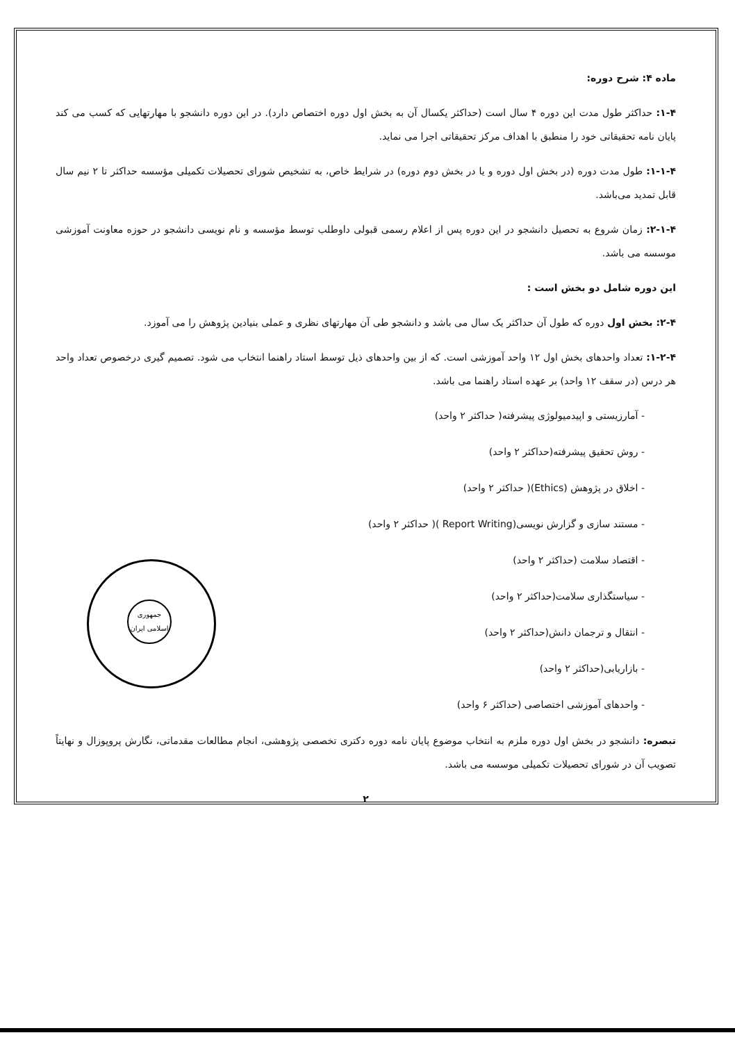جمهوری اسلامی ایران
ماده ۴: شرح دوره:
۱-۴: حداکثر طول مدت این دوره ۴ سال است (حداکثر یکسال آن به بخش اول دوره اختصاص دارد). در این دوره دانشجو با مهارتهایی که کسب می کند پایان نامه تحقیقاتی خود را منطبق با اهداف مرکز تحقیقاتی اجرا می نماید.
۱-۱-۴: طول مدت دوره (در بخش اول دوره و یا در بخش دوم دوره) در شرایط خاص، به تشخیص شورای تحصیلات تکمیلی مؤسسه حداکثر تا ۲ نیم سال قابل تمدید می‌باشد.
۲-۱-۴: زمان شروع به تحصیل دانشجو در این دوره پس از اعلام رسمی قبولی داوطلب توسط مؤسسه و نام نویسی دانشجو در حوزه معاونت آموزشی موسسه می باشد.
این دوره شامل دو بخش است :
۲-۴: بخش اول دوره که طول آن حداکثر یک سال می باشد و دانشجو طی آن مهارتهای نظری و عملی بنیادین پژوهش را می آموزد.
۱-۲-۴: تعداد واحدهای بخش اول ۱۲ واحد آموزشی است. که از بین واحدهای ذیل توسط استاد راهنما انتخاب می شود. تصمیم گیری درخصوص تعداد واحد هر درس (در سقف ۱۲ واحد) بر عهده استاد راهنما می باشد.
- آمارزیستی و اپیدمیولوژی پیشرفته( حداکثر ۲ واحد)
- روش تحقیق پیشرفته(حداکثر ۲ واحد)
- اخلاق در پژوهش (Ethics)( حداکثر ۲ واحد)
- مستند سازی و گزارش نویسی(Report Writing )( حداکثر ۲ واحد)
- اقتصاد سلامت (حداکثر ۲ واحد)
- سیاستگذاری سلامت(حداکثر ۲ واحد)
- انتقال و ترجمان دانش(حداکثر ۲ واحد)
- بازاریابی(حداکثر ۲ واحد)
- واحدهای آموزشی اختصاصی (حداکثر ۶ واحد)
تبصره: دانشجو در بخش اول دوره ملزم به انتخاب موضوع پایان نامه دوره دکتری تخصصی پژوهشی، انجام مطالعات مقدماتی، نگارش پروپوزال و نهایتاً تصویب آن در شورای تحصیلات تکمیلی موسسه می باشد.
۲